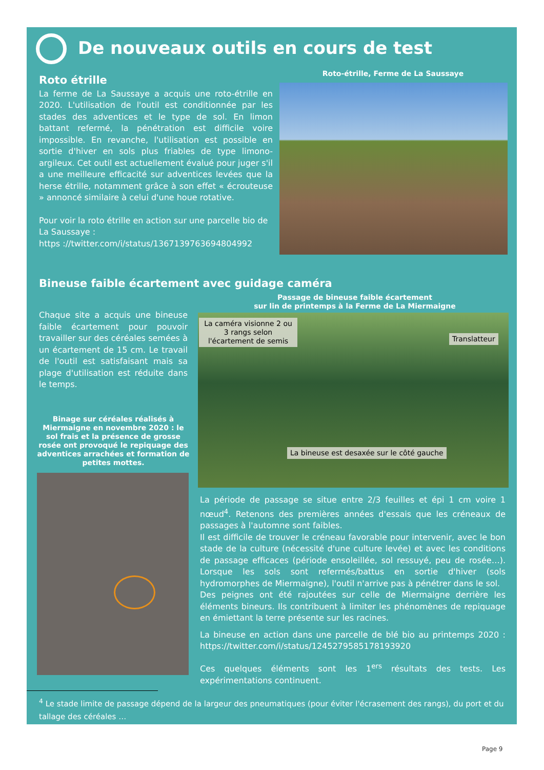De nouveaux outils en cours de test
Roto étrille
La ferme de La Saussaye a acquis une roto-étrille en 2020. L'utilisation de l'outil est conditionnée par les stades des adventices et le type de sol. En limon battant refermé, la pénétration est difficile voire impossible. En revanche, l'utilisation est possible en sortie d'hiver en sols plus friables de type limono-argileux. Cet outil est actuellement évalué pour juger s'il a une meilleure efficacité sur adventices levées que la herse étrille, notamment grâce à son effet « écrouteuse » annoncé similaire à celui d'une houe rotative.
Pour voir la roto étrille en action sur une parcelle bio de La Saussaye :
https ://twitter.com/i/status/1367139763694804992
Roto-étrille, Ferme de La Saussaye
Bineuse faible écartement avec guidage caméra
Passage de bineuse faible écartement
sur lin de printemps à la Ferme de La Miermaigne
Chaque site a acquis une bineuse faible écartement pour pouvoir travailler sur des céréales semées à un écartement de 15 cm. Le travail de l'outil est satisfaisant mais sa plage d'utilisation est réduite dans le temps.
Binage sur céréales réalisés à Miermaigne en novembre 2020 : le sol frais et la présence de grosse rosée ont provoqué le repiquage des adventices arrachées et formation de petites mottes.
La caméra visionne 2 ou 3 rangs selon l'écartement de semis
Translatteur
La bineuse est desaxée sur le côté gauche
La période de passage se situe entre 2/3 feuilles et épi 1 cm voire 1 nœud<sup>4</sup>. Retenons des premières années d'essais que les créneaux de passages à l'automne sont faibles.
Il est difficile de trouver le créneau favorable pour intervenir, avec le bon stade de la culture (nécessité d'une culture levée) et avec les conditions de passage efficaces (période ensoleillée, sol ressuyé, peu de rosée…). Lorsque les sols sont refermés/battus en sortie d'hiver (sols hydromorphes de Miermaigne), l'outil n'arrive pas à pénétrer dans le sol.
Des peignes ont été rajoutées sur celle de Miermaigne derrière les éléments bineurs. Ils contribuent à limiter les phénomènes de repiquage en émiettant la terre présente sur les racines.
La bineuse en action dans une parcelle de blé bio au printemps 2020 : https://twitter.com/i/status/1245279585178193920
Ces quelques éléments sont les 1<sup>ers</sup> résultats des tests. Les expérimentations continuent.
<sup>4</sup> Le stade limite de passage dépend de la largeur des pneumatiques (pour éviter l'écrasement des rangs), du port et du tallage des céréales …
Page 9